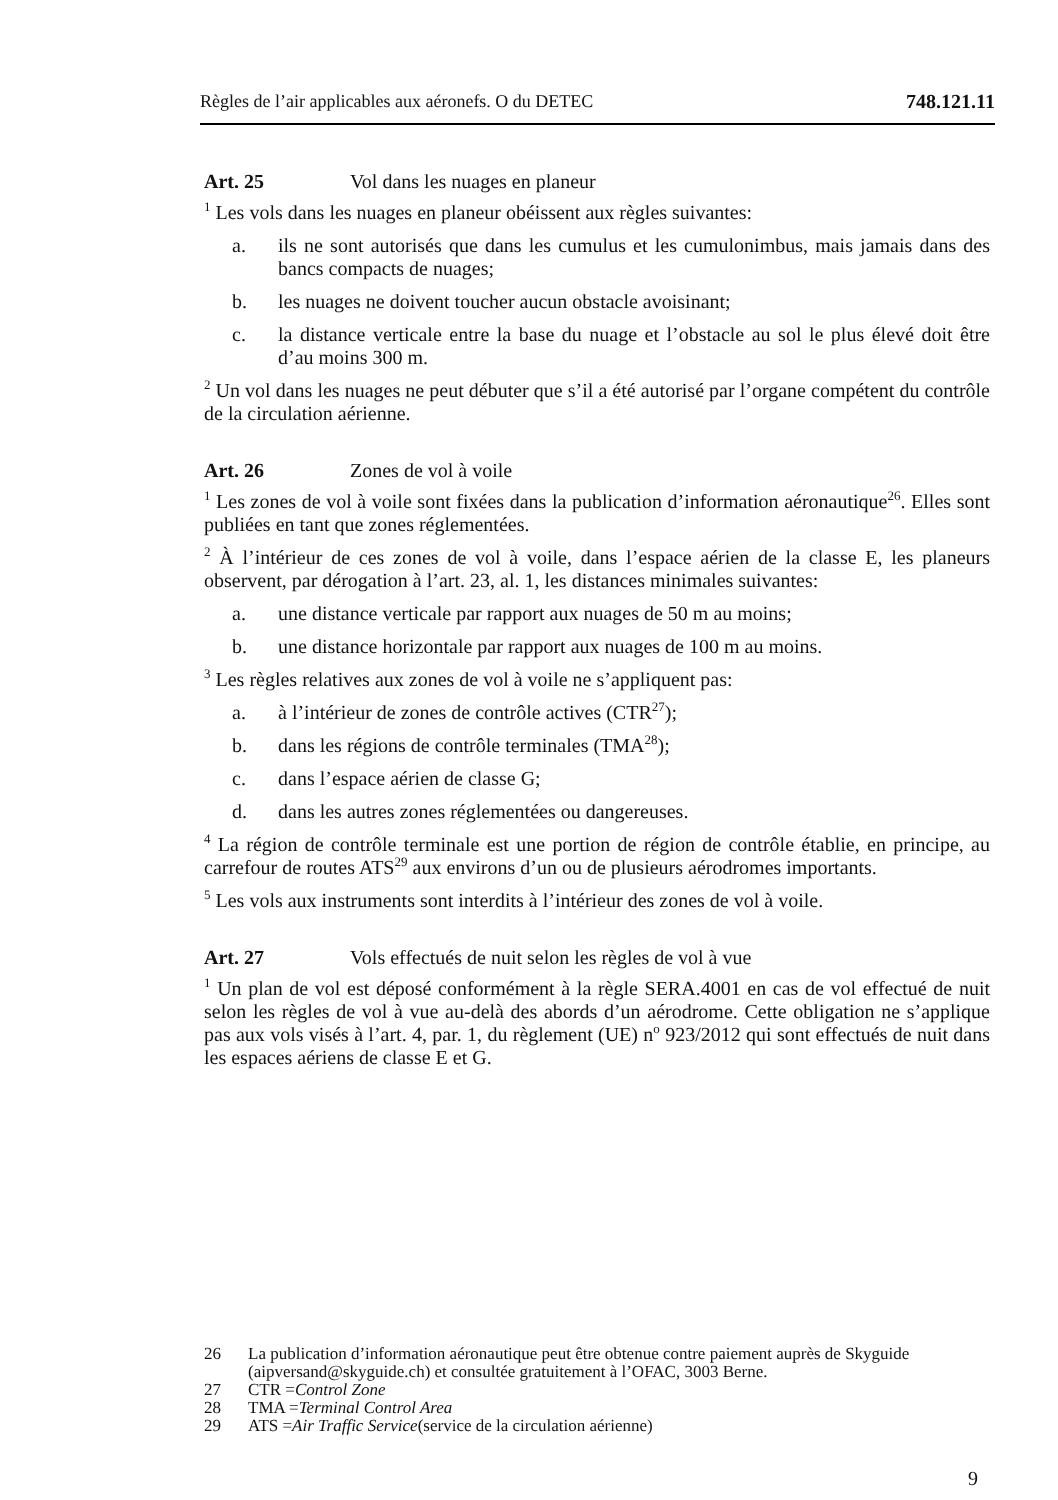Règles de l’air applicables aux aéronefs. O du DETEC 748.121.11
Art. 25 Vol dans les nuages en planeur
<sup>1</sup> Les vols dans les nuages en planeur obéissent aux règles suivantes:
a. ils ne sont autorisés que dans les cumulus et les cumulonimbus, mais jamais dans des bancs compacts de nuages;
b. les nuages ne doivent toucher aucun obstacle avoisinant;
c. la distance verticale entre la base du nuage et l’obstacle au sol le plus élevé doit être d’au moins 300 m.
<sup>2</sup> Un vol dans les nuages ne peut débuter que s’il a été autorisé par l’organe compétent du contrôle de la circulation aérienne.
Art. 26 Zones de vol à voile
<sup>1</sup> Les zones de vol à voile sont fixées dans la publication d’information aéronautique<sup>26</sup>. Elles sont publiées en tant que zones réglementées.
<sup>2</sup> À l’intérieur de ces zones de vol à voile, dans l’espace aérien de la classe E, les planeurs observent, par dérogation à l’art. 23, al. 1, les distances minimales suivantes:
a. une distance verticale par rapport aux nuages de 50 m au moins;
b. une distance horizontale par rapport aux nuages de 100 m au moins.
<sup>3</sup> Les règles relatives aux zones de vol à voile ne s’appliquent pas:
a. à l’intérieur de zones de contrôle actives (CTR<sup>27</sup>);
b. dans les régions de contrôle terminales (TMA<sup>28</sup>);
c. dans l’espace aérien de classe G;
d. dans les autres zones réglementées ou dangereuses.
<sup>4</sup> La région de contrôle terminale est une portion de région de contrôle établie, en principe, au carrefour de routes ATS<sup>29</sup> aux environs d’un ou de plusieurs aérodromes importants.
<sup>5</sup> Les vols aux instruments sont interdits à l’intérieur des zones de vol à voile.
Art. 27 Vols effectués de nuit selon les règles de vol à vue
<sup>1</sup> Un plan de vol est déposé conformément à la règle SERA.4001 en cas de vol effectué de nuit selon les règles de vol à vue au-delà des abords d’un aérodrome. Cette obligation ne s’applique pas aux vols visés à l’art. 4, par. 1, du règlement (UE) n<sup>o</sup> 923/2012 qui sont effectués de nuit dans les espaces aériens de classe E et G.
26 La publication d’information aéronautique peut être obtenue contre paiement auprès de Skyguide (aipversand@skyguide.ch) et consultée gratuitement à l’OFAC, 3003 Berne.
27 CTR = Control Zone
28 TMA = Terminal Control Area
29 ATS = Air Traffic Service (service de la circulation aérienne)
9